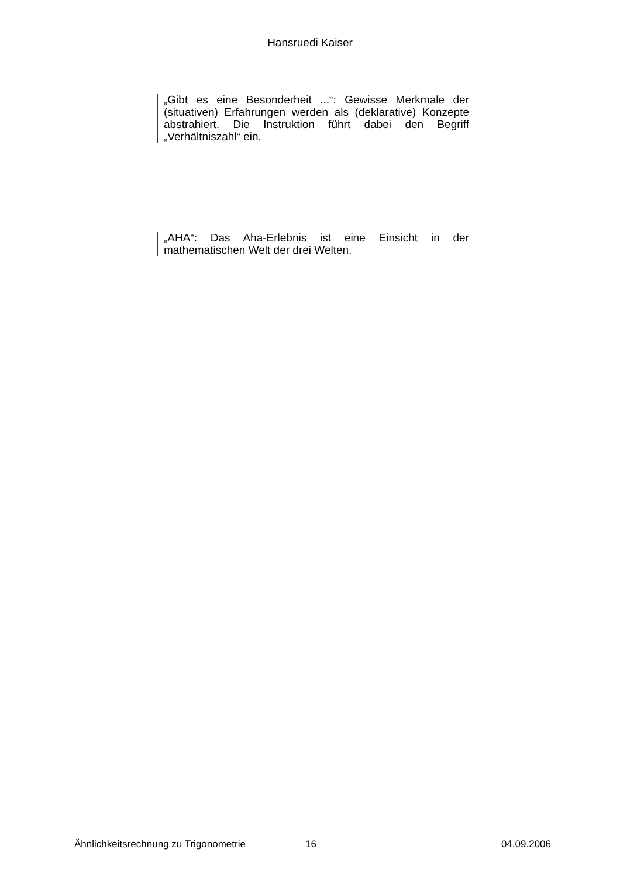Hansruedi Kaiser
„Gibt es eine Besonderheit ...“: Gewisse Merkmale der (situativen) Erfahrungen werden als (deklarative) Konzepte abstrahiert. Die Instruktion führt dabei den Begriff „Verhältniszahl“ ein.
„AHA“: Das Aha-Erlebnis ist eine Einsicht in der mathematischen Welt der drei Welten.
Ähnlichkeitsrechnung zu Trigonometrie 16 04.09.2006